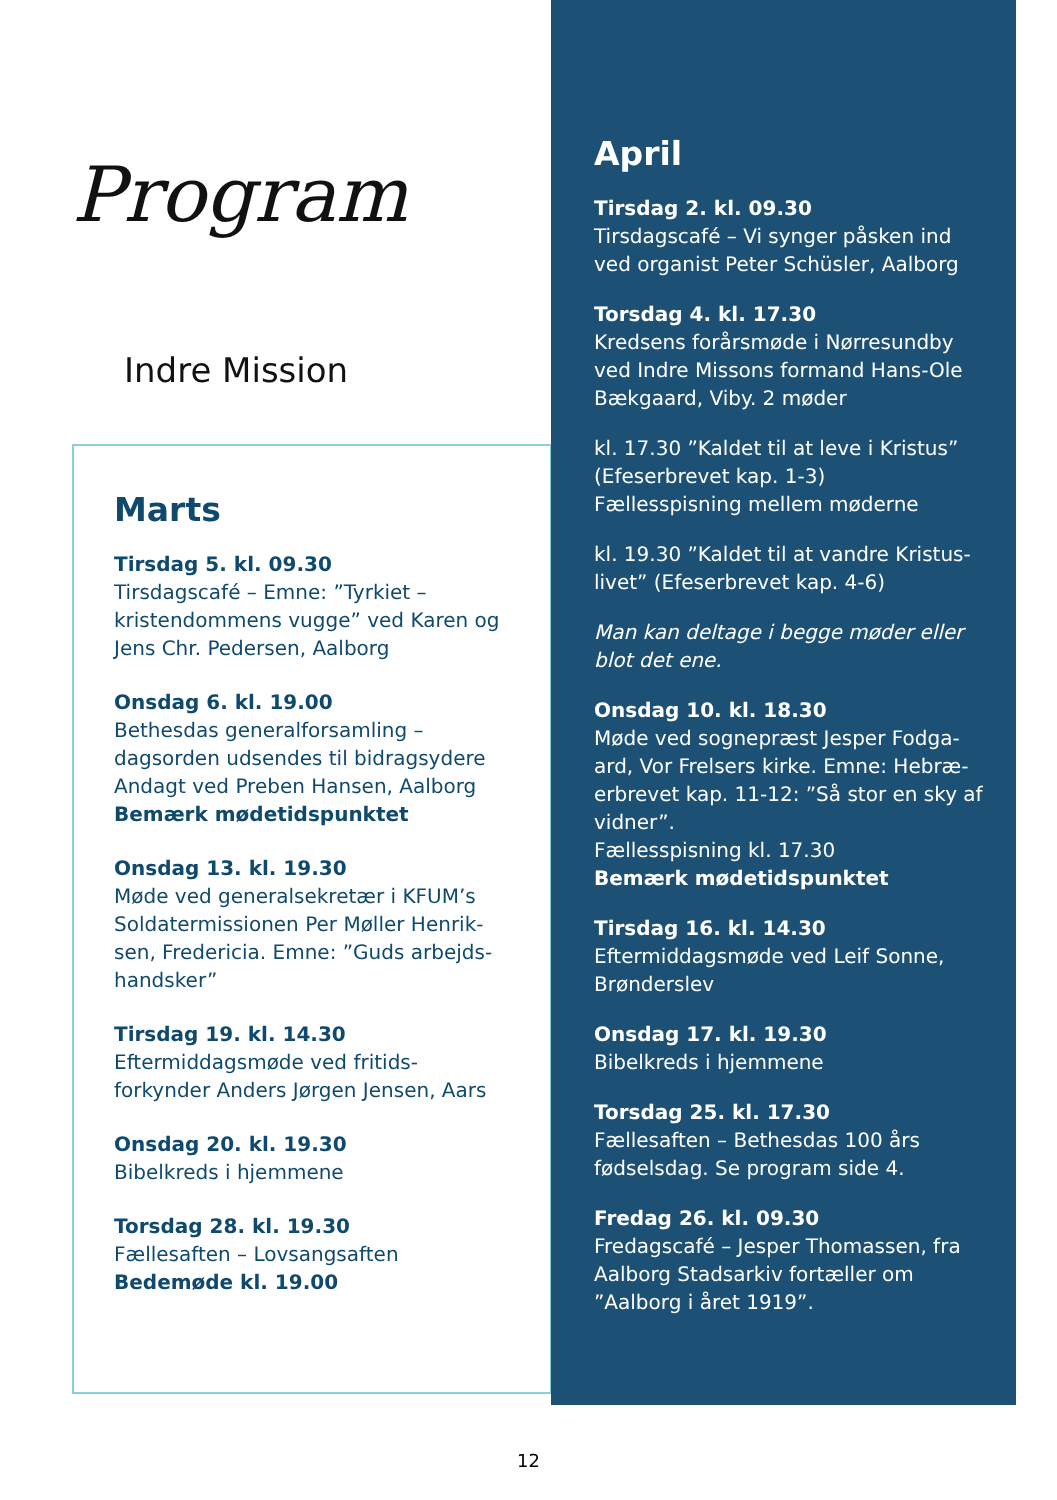Program
Indre Mission
Marts
Tirsdag 5. kl. 09.30
Tirsdagscafé – Emne: ”Tyrkiet – kristendommens vugge” ved Karen og Jens Chr. Pedersen, Aalborg
Onsdag 6. kl. 19.00
Bethesdas generalforsamling – dagsorden udsendes til bidragsydere Andagt ved Preben Hansen, Aalborg
Bemærk mødetidspunktet
Onsdag 13. kl. 19.30
Møde ved generalsekretær i KFUM’s Soldatermissionen Per Møller Henrik-sen, Fredericia. Emne: ”Guds arbejds-handsker”
Tirsdag 19. kl. 14.30
Eftermiddagsmøde ved fritids-forkynder Anders Jørgen Jensen, Aars
Onsdag 20. kl. 19.30
Bibelkreds i hjemmene
Torsdag 28. kl. 19.30
Fællesaften – Lovsangsaften
Bedemøde kl. 19.00
April
Tirsdag 2. kl. 09.30
Tirsdagscafé – Vi synger påsken ind ved organist Peter Schüsler, Aalborg
Torsdag 4. kl. 17.30
Kredsens forårsmøde i Nørresundby ved Indre Missons formand Hans-Ole Bækgaard, Viby. 2 møder
kl. 17.30 ”Kaldet til at leve i Kristus” (Efeserbrevet kap. 1-3)
Fællesspisning mellem møderne
kl. 19.30 ”Kaldet til at vandre Kristus-livet” (Efeserbrevet kap. 4-6)
Man kan deltage i begge møder eller blot det ene.
Onsdag 10. kl. 18.30
Møde ved sognepræst Jesper Fodga-ard, Vor Frelsers kirke. Emne: Hebræ-erbrevet kap. 11-12: ”Så stor en sky af vidner”.
Fællesspisning kl. 17.30
Bemærk mødetidspunktet
Tirsdag 16. kl. 14.30
Eftermiddagsmøde ved Leif Sonne, Brønderslev
Onsdag 17. kl. 19.30
Bibelkreds i hjemmene
Torsdag 25. kl. 17.30
Fællesaften – Bethesdas 100 års fødselsdag. Se program side 4.
Fredag 26. kl. 09.30
Fredagscafé – Jesper Thomassen, fra Aalborg Stadsarkiv fortæller om ”Aalborg i året 1919”.
12